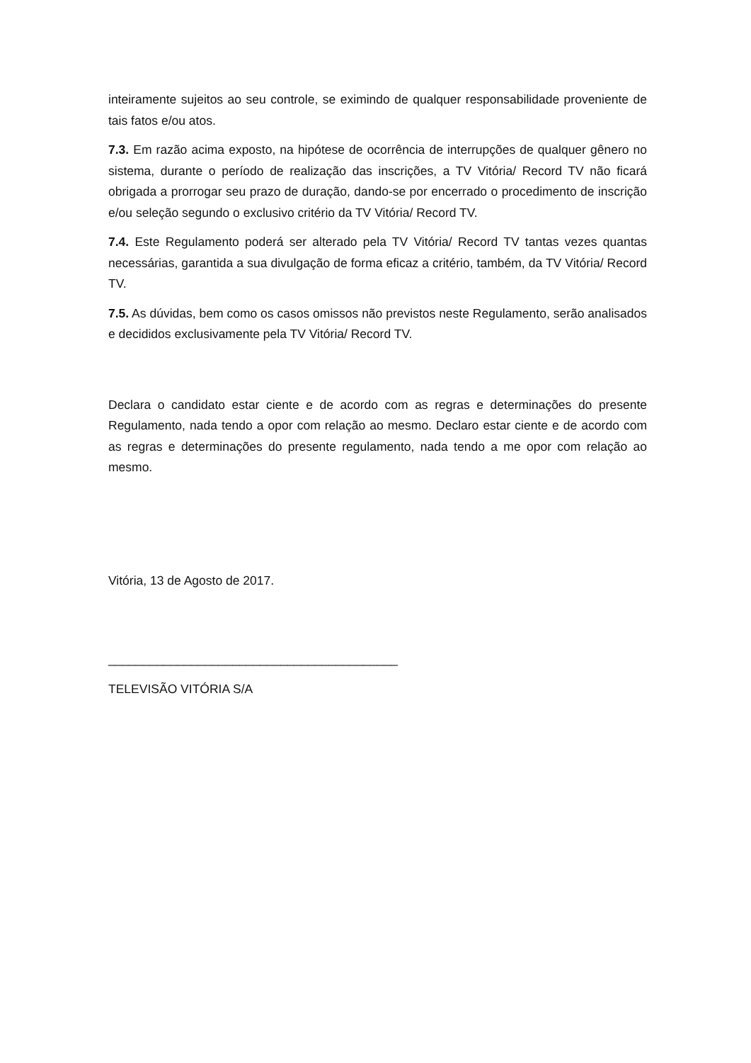inteiramente sujeitos ao seu controle, se eximindo de qualquer responsabilidade proveniente de tais fatos e/ou atos.
7.3. Em razão acima exposto, na hipótese de ocorrência de interrupções de qualquer gênero no sistema, durante o período de realização das inscrições, a TV Vitória/ Record TV não ficará obrigada a prorrogar seu prazo de duração, dando-se por encerrado o procedimento de inscrição e/ou seleção segundo o exclusivo critério da TV Vitória/ Record TV.
7.4. Este Regulamento poderá ser alterado pela TV Vitória/ Record TV tantas vezes quantas necessárias, garantida a sua divulgação de forma eficaz a critério, também, da TV Vitória/ Record TV.
7.5. As dúvidas, bem como os casos omissos não previstos neste Regulamento, serão analisados e decididos exclusivamente pela TV Vitória/ Record TV.
Declara o candidato estar ciente e de acordo com as regras e determinações do presente Regulamento, nada tendo a opor com relação ao mesmo. Declaro estar ciente e de acordo com as regras e determinações do presente regulamento, nada tendo a me opor com relação ao mesmo.
Vitória, 13 de Agosto de 2017.
__________________________________________
TELEVISÃO VITÓRIA S/A